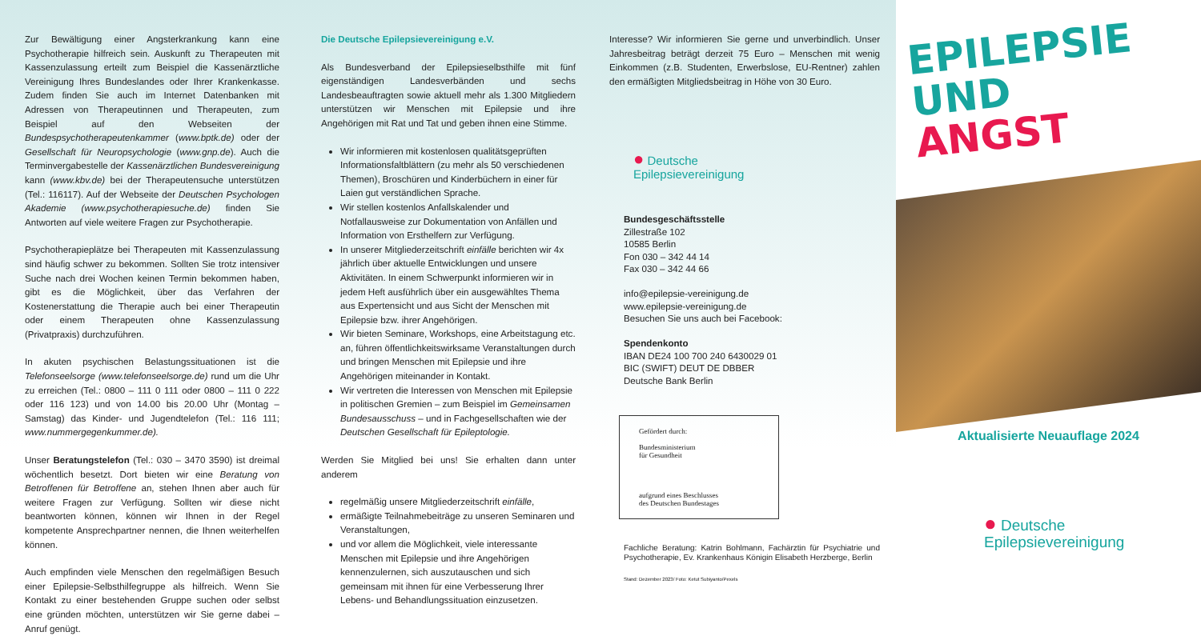Zur Bewältigung einer Angsterkrankung kann eine Psychotherapie hilfreich sein. Auskunft zu Therapeuten mit Kassenzulassung erteilt zum Beispiel die Kassenärztliche Vereinigung Ihres Bundeslandes oder Ihrer Krankenkasse. Zudem finden Sie auch im Internet Datenbanken mit Adressen von Therapeutinnen und Therapeuten, zum Beispiel auf den Webseiten der Bundespsychotherapeutenkammer (www.bptk.de) oder der Gesellschaft für Neuropsychologie (www.gnp.de). Auch die Terminvergabestelle der Kassenärztlichen Bundesvereinigung kann (www.kbv.de) bei der Therapeutensuche unterstützen (Tel.: 116117). Auf der Webseite der Deutschen Psychologen Akademie (www.psychotherapiesuche.de) finden Sie Antworten auf viele weitere Fragen zur Psychotherapie.
Psychotherapieplätze bei Therapeuten mit Kassenzulassung sind häufig schwer zu bekommen. Sollten Sie trotz intensiver Suche nach drei Wochen keinen Termin bekommen haben, gibt es die Möglichkeit, über das Verfahren der Kostenerstattung die Therapie auch bei einer Therapeutin oder einem Therapeuten ohne Kassenzulassung (Privatpraxis) durchzuführen.
In akuten psychischen Belastungssituationen ist die Telefonseelsorge (www.telefonseelsorge.de) rund um die Uhr zu erreichen (Tel.: 0800 – 111 0 111 oder 0800 – 111 0 222 oder 116 123) und von 14.00 bis 20.00 Uhr (Montag – Samstag) das Kinder- und Jugendtelefon (Tel.: 116 111; www.nummergegenkummer.de).
Unser Beratungstelefon (Tel.: 030 – 3470 3590) ist dreimal wöchentlich besetzt. Dort bieten wir eine Beratung von Betroffenen für Betroffene an, stehen Ihnen aber auch für weitere Fragen zur Verfügung. Sollten wir diese nicht beantworten können, können wir Ihnen in der Regel kompetente Ansprechpartner nennen, die Ihnen weiterhelfen können.
Auch empfinden viele Menschen den regelmäßigen Besuch einer Epilepsie-Selbsthilfegruppe als hilfreich. Wenn Sie Kontakt zu einer bestehenden Gruppe suchen oder selbst eine gründen möchten, unterstützen wir Sie gerne dabei – Anruf genügt.
Die Deutsche Epilepsievereinigung e.V.
Als Bundesverband der Epilepsieselbsthilfe mit fünf eigenständigen Landesverbänden und sechs Landesbeauftragten sowie aktuell mehr als 1.300 Mitgliedern unterstützen wir Menschen mit Epilepsie und ihre Angehörigen mit Rat und Tat und geben ihnen eine Stimme.
Wir informieren mit kostenlosen qualitätsgeprüften Informationsfaltblättern (zu mehr als 50 verschiedenen Themen), Broschüren und Kinderbüchern in einer für Laien gut verständlichen Sprache.
Wir stellen kostenlos Anfallskalender und Notfallausweise zur Dokumentation von Anfällen und Information von Ersthelfern zur Verfügung.
In unserer Mitgliederzeitschrift einfälle berichten wir 4x jährlich über aktuelle Entwicklungen und unsere Aktivitäten. In einem Schwerpunkt informieren wir in jedem Heft ausführlich über ein ausgewähltes Thema aus Expertensicht und aus Sicht der Menschen mit Epilepsie bzw. ihrer Angehörigen.
Wir bieten Seminare, Workshops, eine Arbeitstagung etc. an, führen öffentlichkeitswirksame Veranstaltungen durch und bringen Menschen mit Epilepsie und ihre Angehörigen miteinander in Kontakt.
Wir vertreten die Interessen von Menschen mit Epilepsie in politischen Gremien – zum Beispiel im Gemeinsamen Bundesausschuss – und in Fachgesellschaften wie der Deutschen Gesellschaft für Epileptologie.
Werden Sie Mitglied bei uns! Sie erhalten dann unter anderem
regelmäßig unsere Mitgliederzeitschrift einfälle,
ermäßigte Teilnahmebeiträge zu unseren Seminaren und Veranstaltungen,
und vor allem die Möglichkeit, viele interessante Menschen mit Epilepsie und ihre Angehörigen kennenzulernen, sich auszutauschen und sich gemeinsam mit ihnen für eine Verbesserung Ihrer Lebens- und Behandlungssituation einzusetzen.
Interesse? Wir informieren Sie gerne und unverbindlich. Unser Jahresbeitrag beträgt derzeit 75 Euro – Menschen mit wenig Einkommen (z.B. Studenten, Erwerbslose, EU-Rentner) zahlen den ermäßigten Mitgliedsbeitrag in Höhe von 30 Euro.
● Deutsche
Epilepsievereinigung
Bundesgeschäftsstelle
Zillestraße 102
10585 Berlin
Fon 030 – 342 44 14
Fax 030 – 342 44 66
info@epilepsie-vereinigung.de
www.epilepsie-vereinigung.de
Besuchen Sie uns auch bei Facebook:
Spendenkonto
IBAN DE24 100 700 240 6430029 01
BIC (SWIFT) DEUT DE DBBER
Deutsche Bank Berlin
Gefördert durch:
Bundesministerium
für Gesundheit
aufgrund eines Beschlusses
des Deutschen Bundestages
Fachliche Beratung: Katrin Bohlmann, Fachärztin für Psychiatrie und Psychotherapie, Ev. Krankenhaus Königin Elisabeth Herzberge, Berlin
Stand: Dezember 2023/ Foto: Ketut Subiyanto/Pexels
EPILEPSIE
UND
ANGST
Aktualisierte Neuauflage 2024
● Deutsche
Epilepsievereinigung